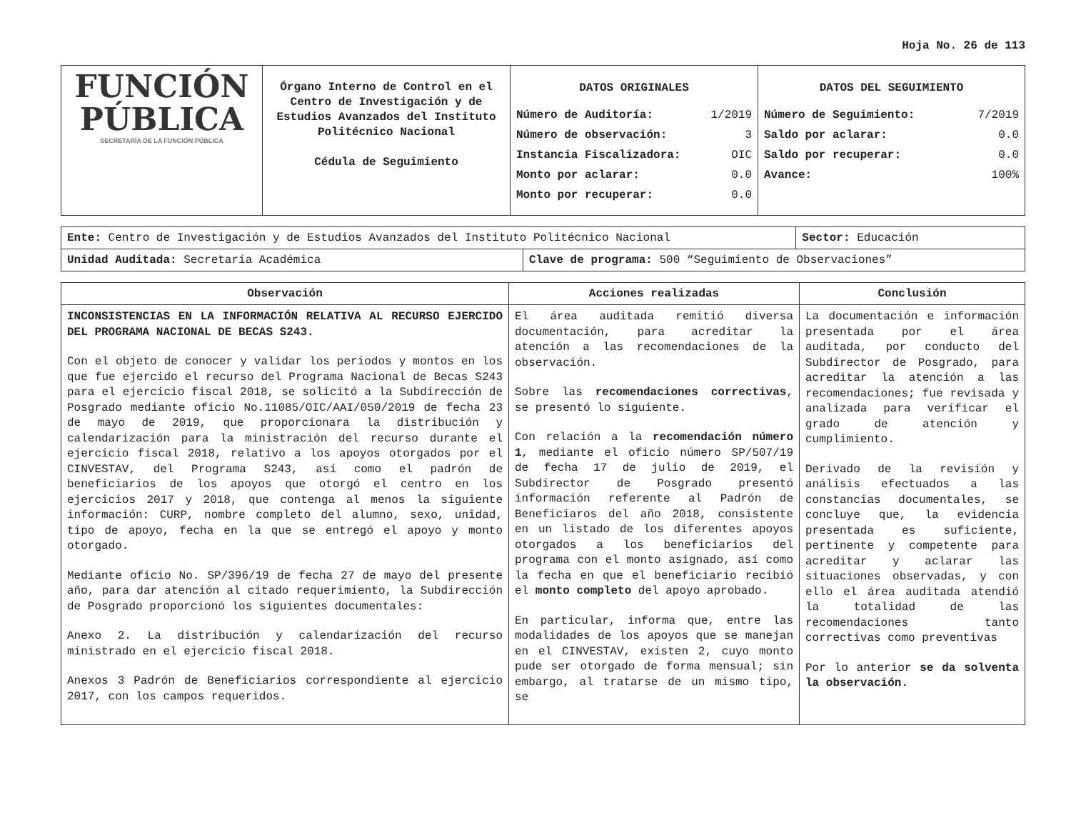Hoja No. 26 de 113
| FUNCIÓN PÚBLICA SECRETARÍA DE LA FUNCIÓN PÚBLICA | Órgano Interno de Control en el Centro de Investigación y de Estudios Avanzados del Instituto Politécnico Nacional Cédula de Seguimiento | DATOS ORIGINALES Número de Auditoría: 1/2019 Número de observación: 3 Instancia Fiscalizadora: OIC Monto por aclarar: 0.0 Monto por recuperar: 0.0 | DATOS DEL SEGUIMIENTO Número de Seguimiento: 7/2019 Saldo por aclarar: 0.0 Saldo por recuperar: 0.0 Avance: 100% |
| Ente: Centro de Investigación y de Estudios Avanzados del Instituto Politécnico Nacional | | Sector: Educación |
| Unidad Auditada: Secretaría Académica | Clave de programa: 500 “Seguimiento de Observaciones” | |
| Observación | Acciones realizadas | Conclusión |
| --- | --- | --- |
| INCONSISTENCIAS EN LA INFORMACIÓN RELATIVA AL RECURSO EJERCIDO DEL PROGRAMA NACIONAL DE BECAS S243. Con el objeto de conocer y validar los periodos y montos en los que fue ejercido el recurso del Programa Nacional de Becas S243 para el ejercicio fiscal 2018, se solicitó a la Subdirección de Posgrado mediante oficio No.11085/OIC/AAI/050/2019 de fecha 23 de mayo de 2019, que proporcionara la distribución y calendarización para la ministración del recurso durante el ejercicio fiscal 2018, relativo a los apoyos otorgados por el CINVESTAV, del Programa S243, así como el padrón de beneficiarios de los apoyos que otorgó el centro en los ejercicios 2017 y 2018, que contenga al menos la siguiente información: CURP, nombre completo del alumno, sexo, unidad, tipo de apoyo, fecha en la que se entregó el apoyo y monto otorgado. Mediante oficio No. SP/396/19 de fecha 27 de mayo del presente año, para dar atención al citado requerimiento, la Subdirección de Posgrado proporcionó los siguientes documentales: Anexo 2. La distribución y calendarización del recurso ministrado en el ejercicio fiscal 2018. Anexos 3 Padrón de Beneficiarios correspondiente al ejercicio 2017, con los campos requeridos. | El área auditada remitió diversa documentación, para acreditar la atención a las recomendaciones de la observación. Sobre las recomendaciones correctivas , se presentó lo siguiente. Con relación a la recomendación número 1 , mediante el oficio número SP/507/19 de fecha 17 de julio de 2019, el Subdirector de Posgrado presentó información referente al Padrón de Beneficiaros del año 2018, consistente en un listado de los diferentes apoyos otorgados a los beneficiarios del programa con el monto asignado, así como la fecha en que el beneficiario recibió el monto completo del apoyo aprobado. En particular, informa que, entre las modalidades de los apoyos que se manejan en el CINVESTAV, existen 2, cuyo monto pude ser otorgado de forma mensual; sin embargo, al tratarse de un mismo tipo, se | La documentación e información presentada por el área auditada, por conducto del Subdirector de Posgrado, para acreditar la atención a las recomendaciones; fue revisada y analizada para verificar el grado de atención y cumplimiento. Derivado de la revisión y análisis efectuados a las constancias documentales, se concluye que, la evidencia presentada es suficiente, pertinente y competente para acreditar y aclarar las situaciones observadas, y con ello el área auditada atendió la totalidad de las recomendaciones tanto correctivas como preventivas Por lo anterior se da solventa la observación. |